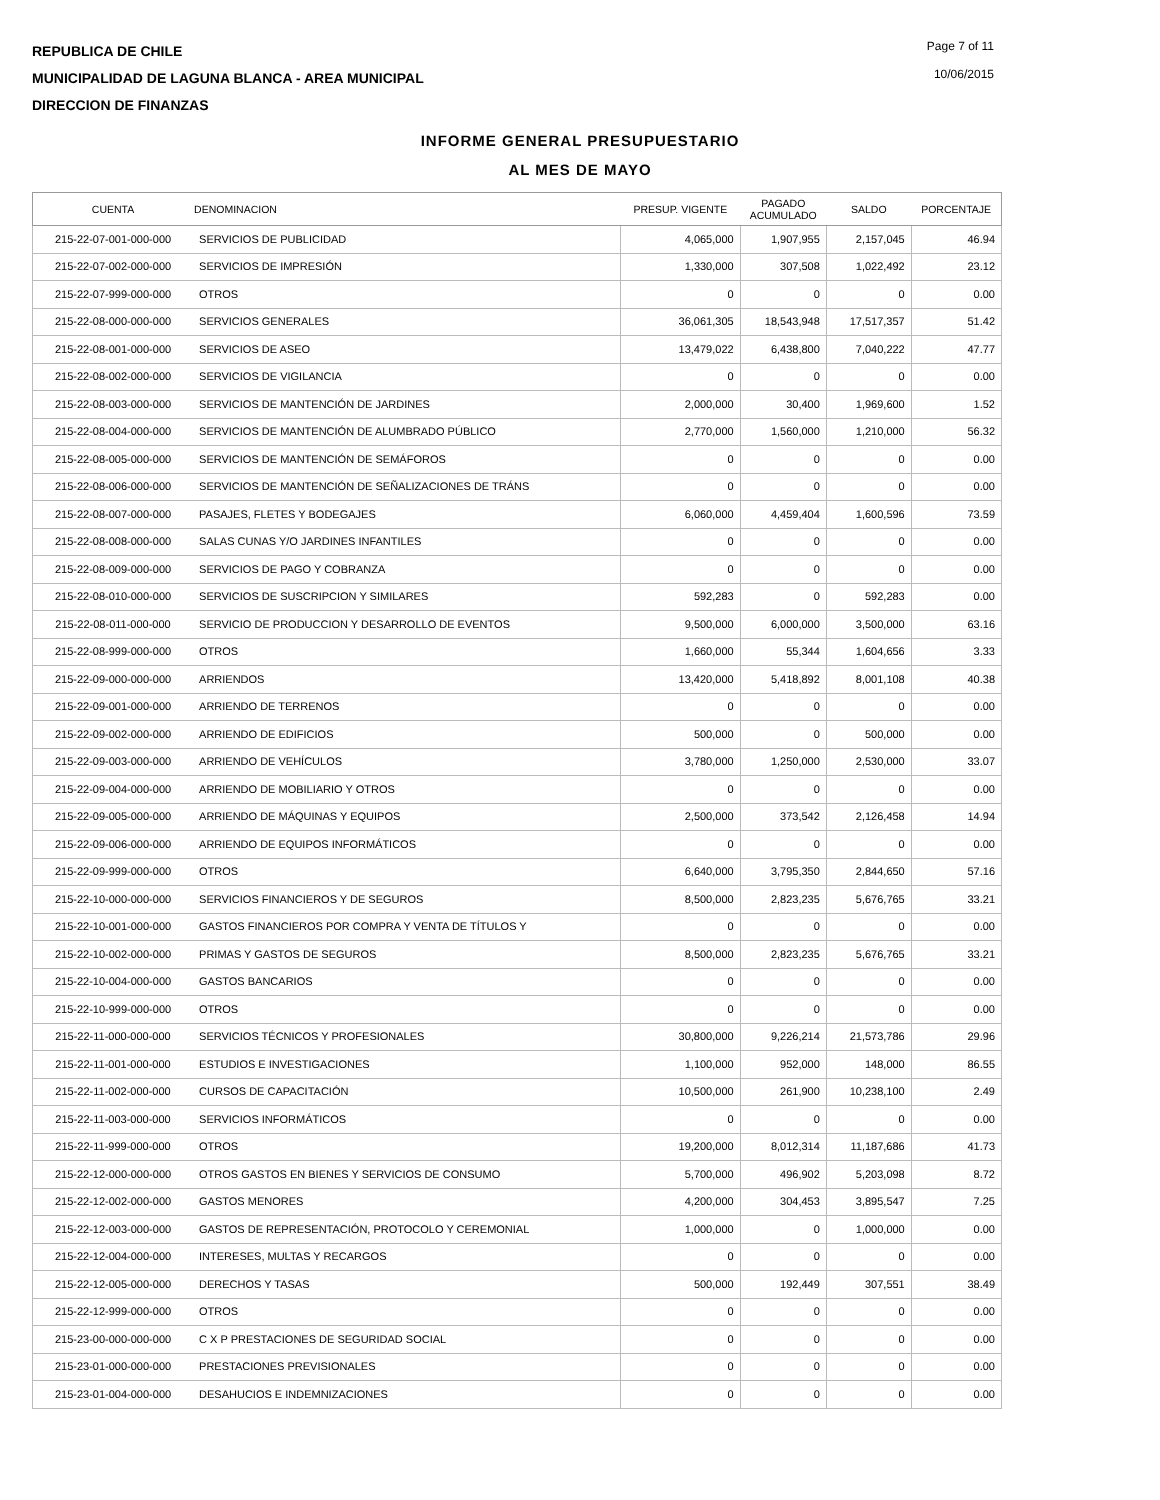REPUBLICA DE CHILE
MUNICIPALIDAD DE LAGUNA BLANCA - AREA MUNICIPAL
DIRECCION DE FINANZAS
Page 7 of 11
10/06/2015
INFORME GENERAL PRESUPUESTARIO
AL MES DE MAYO
| CUENTA | DENOMINACION | PRESUP. VIGENTE | PAGADO ACUMULADO | SALDO | PORCENTAJE |
| --- | --- | --- | --- | --- | --- |
| 215-22-07-001-000-000 | SERVICIOS DE PUBLICIDAD | 4,065,000 | 1,907,955 | 2,157,045 | 46.94 |
| 215-22-07-002-000-000 | SERVICIOS DE IMPRESIÓN | 1,330,000 | 307,508 | 1,022,492 | 23.12 |
| 215-22-07-999-000-000 | OTROS | 0 | 0 | 0 | 0.00 |
| 215-22-08-000-000-000 | SERVICIOS GENERALES | 36,061,305 | 18,543,948 | 17,517,357 | 51.42 |
| 215-22-08-001-000-000 | SERVICIOS DE ASEO | 13,479,022 | 6,438,800 | 7,040,222 | 47.77 |
| 215-22-08-002-000-000 | SERVICIOS DE VIGILANCIA | 0 | 0 | 0 | 0.00 |
| 215-22-08-003-000-000 | SERVICIOS DE MANTENCIÓN DE JARDINES | 2,000,000 | 30,400 | 1,969,600 | 1.52 |
| 215-22-08-004-000-000 | SERVICIOS DE MANTENCIÓN DE ALUMBRADO PÚBLICO | 2,770,000 | 1,560,000 | 1,210,000 | 56.32 |
| 215-22-08-005-000-000 | SERVICIOS DE MANTENCIÓN DE SEMÁFOROS | 0 | 0 | 0 | 0.00 |
| 215-22-08-006-000-000 | SERVICIOS DE MANTENCIÓN DE SEÑALIZACIONES DE TRÁNS | 0 | 0 | 0 | 0.00 |
| 215-22-08-007-000-000 | PASAJES, FLETES Y BODEGAJES | 6,060,000 | 4,459,404 | 1,600,596 | 73.59 |
| 215-22-08-008-000-000 | SALAS CUNAS Y/O JARDINES INFANTILES | 0 | 0 | 0 | 0.00 |
| 215-22-08-009-000-000 | SERVICIOS DE PAGO Y COBRANZA | 0 | 0 | 0 | 0.00 |
| 215-22-08-010-000-000 | SERVICIOS DE SUSCRIPCION Y SIMILARES | 592,283 | 0 | 592,283 | 0.00 |
| 215-22-08-011-000-000 | SERVICIO DE PRODUCCION Y DESARROLLO DE EVENTOS | 9,500,000 | 6,000,000 | 3,500,000 | 63.16 |
| 215-22-08-999-000-000 | OTROS | 1,660,000 | 55,344 | 1,604,656 | 3.33 |
| 215-22-09-000-000-000 | ARRIENDOS | 13,420,000 | 5,418,892 | 8,001,108 | 40.38 |
| 215-22-09-001-000-000 | ARRIENDO DE TERRENOS | 0 | 0 | 0 | 0.00 |
| 215-22-09-002-000-000 | ARRIENDO DE EDIFICIOS | 500,000 | 0 | 500,000 | 0.00 |
| 215-22-09-003-000-000 | ARRIENDO DE VEHÍCULOS | 3,780,000 | 1,250,000 | 2,530,000 | 33.07 |
| 215-22-09-004-000-000 | ARRIENDO DE MOBILIARIO Y OTROS | 0 | 0 | 0 | 0.00 |
| 215-22-09-005-000-000 | ARRIENDO DE MÁQUINAS Y EQUIPOS | 2,500,000 | 373,542 | 2,126,458 | 14.94 |
| 215-22-09-006-000-000 | ARRIENDO DE EQUIPOS INFORMÁTICOS | 0 | 0 | 0 | 0.00 |
| 215-22-09-999-000-000 | OTROS | 6,640,000 | 3,795,350 | 2,844,650 | 57.16 |
| 215-22-10-000-000-000 | SERVICIOS FINANCIEROS Y DE SEGUROS | 8,500,000 | 2,823,235 | 5,676,765 | 33.21 |
| 215-22-10-001-000-000 | GASTOS FINANCIEROS POR COMPRA Y VENTA DE TÍTULOS Y | 0 | 0 | 0 | 0.00 |
| 215-22-10-002-000-000 | PRIMAS Y GASTOS DE SEGUROS | 8,500,000 | 2,823,235 | 5,676,765 | 33.21 |
| 215-22-10-004-000-000 | GASTOS BANCARIOS | 0 | 0 | 0 | 0.00 |
| 215-22-10-999-000-000 | OTROS | 0 | 0 | 0 | 0.00 |
| 215-22-11-000-000-000 | SERVICIOS TÉCNICOS Y PROFESIONALES | 30,800,000 | 9,226,214 | 21,573,786 | 29.96 |
| 215-22-11-001-000-000 | ESTUDIOS E INVESTIGACIONES | 1,100,000 | 952,000 | 148,000 | 86.55 |
| 215-22-11-002-000-000 | CURSOS DE CAPACITACIÓN | 10,500,000 | 261,900 | 10,238,100 | 2.49 |
| 215-22-11-003-000-000 | SERVICIOS INFORMÁTICOS | 0 | 0 | 0 | 0.00 |
| 215-22-11-999-000-000 | OTROS | 19,200,000 | 8,012,314 | 11,187,686 | 41.73 |
| 215-22-12-000-000-000 | OTROS GASTOS EN BIENES Y SERVICIOS DE CONSUMO | 5,700,000 | 496,902 | 5,203,098 | 8.72 |
| 215-22-12-002-000-000 | GASTOS MENORES | 4,200,000 | 304,453 | 3,895,547 | 7.25 |
| 215-22-12-003-000-000 | GASTOS DE REPRESENTACIÓN, PROTOCOLO Y CEREMONIAL | 1,000,000 | 0 | 1,000,000 | 0.00 |
| 215-22-12-004-000-000 | INTERESES, MULTAS Y RECARGOS | 0 | 0 | 0 | 0.00 |
| 215-22-12-005-000-000 | DERECHOS Y TASAS | 500,000 | 192,449 | 307,551 | 38.49 |
| 215-22-12-999-000-000 | OTROS | 0 | 0 | 0 | 0.00 |
| 215-23-00-000-000-000 | C X P PRESTACIONES DE SEGURIDAD SOCIAL | 0 | 0 | 0 | 0.00 |
| 215-23-01-000-000-000 | PRESTACIONES PREVISIONALES | 0 | 0 | 0 | 0.00 |
| 215-23-01-004-000-000 | DESAHUCIOS E INDEMNIZACIONES | 0 | 0 | 0 | 0.00 |